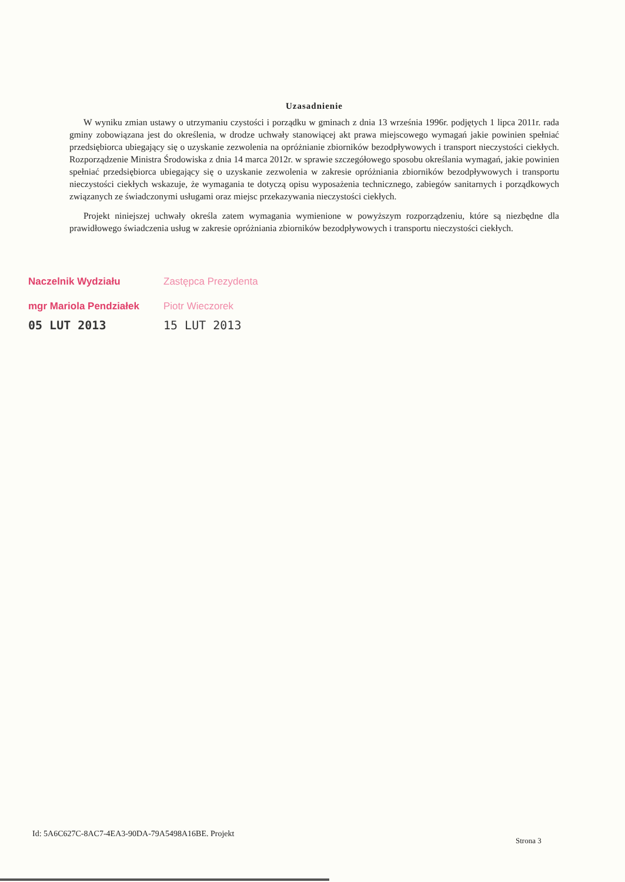Uzasadnienie
W wyniku zmian ustawy o utrzymaniu czystości i porządku w gminach z dnia 13 września 1996r. podjętych 1 lipca 2011r. rada gminy zobowiązana jest do określenia, w drodze uchwały stanowiącej akt prawa miejscowego wymagań jakie powinien spełniać przedsiębiorca ubiegający się o uzyskanie zezwolenia na opróżnianie zbiorników bezodpływowych i transport nieczystości ciekłych. Rozporządzenie Ministra Środowiska z dnia 14 marca 2012r. w sprawie szczegółowego sposobu określania wymagań, jakie powinien spełniać przedsiębiorca ubiegający się o uzyskanie zezwolenia w zakresie opróżniania zbiorników bezodpływowych i transportu nieczystości ciekłych wskazuje, że wymagania te dotyczą opisu wyposażenia technicznego, zabiegów sanitarnych i porządkowych związanych ze świadczonymi usługami oraz miejsc przekazywania nieczystości ciekłych.
Projekt niniejszej uchwały określa zatem wymagania wymienione w powyższym rozporządzeniu, które są niezbędne dla prawidłowego świadczenia usług w zakresie opróżniania zbiorników bezodpływowych i transportu nieczystości ciekłych.
Naczelnik Wydziału
mgr Mariola Pendziałek
05 LUT 2013
Zastępca Prezydenta
Piotr Wieczorek
15 LUT 2013
Id: 5A6C627C-8AC7-4EA3-90DA-79A5498A16BE. Projekt
Strona 3